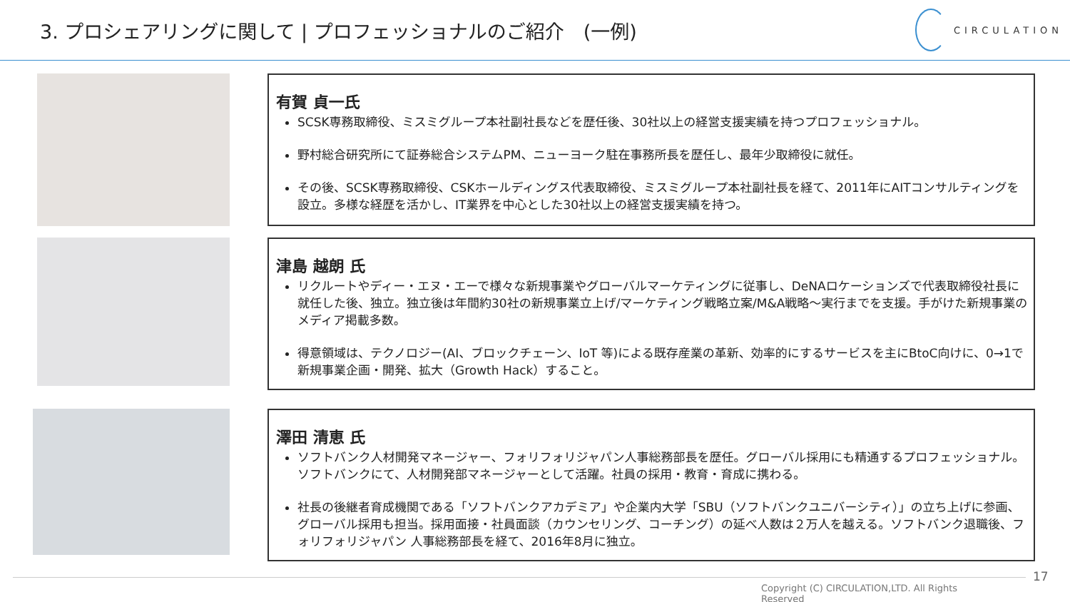3. プロシェアリングに関して | プロフェッショナルのご紹介　(一例)
CIRCULATION
有賀 貞一氏
SCSK専務取締役、ミスミグループ本社副社長などを歴任後、30社以上の経営支援実績を持つプロフェッショナル。
野村総合研究所にて証券総合システムPM、ニューヨーク駐在事務所長を歴任し、最年少取締役に就任。
その後、SCSK専務取締役、CSKホールディングス代表取締役、ミスミグループ本社副社長を経て、2011年にAITコンサルティングを設立。多様な経歴を活かし、IT業界を中心とした30社以上の経営支援実績を持つ。
津島 越朗 氏
リクルートやディー・エヌ・エーで様々な新規事業やグローバルマーケティングに従事し、DeNAロケーションズで代表取締役社長に就任した後、独立。独立後は年間約30社の新規事業立上げ/マーケティング戦略立案/M&A戦略〜実行までを支援。手がけた新規事業のメディア掲載多数。
得意領域は、テクノロジー(AI、ブロックチェーン、IoT 等)による既存産業の革新、効率的にするサービスを主にBtoC向けに、0→1で新規事業企画・開発、拡大（Growth Hack）すること。
澤田 清恵 氏
ソフトバンク人材開発マネージャー、フォリフォリジャパン人事総務部長を歴任。グローバル採用にも精通するプロフェッショナル。ソフトバンクにて、人材開発部マネージャーとして活躍。社員の採用・教育・育成に携わる。
社長の後継者育成機関である「ソフトバンクアカデミア」や企業内大学「SBU（ソフトバンクユニバーシティ）」の立ち上げに参画、グローバル採用も担当。採用面接・社員面談（カウンセリング、コーチング）の延べ人数は２万人を越える。ソフトバンク退職後、フォリフォリジャパン 人事総務部長を経て、2016年8月に独立。
17
Copyright (C) CIRCULATION,LTD. All Rights Reserved